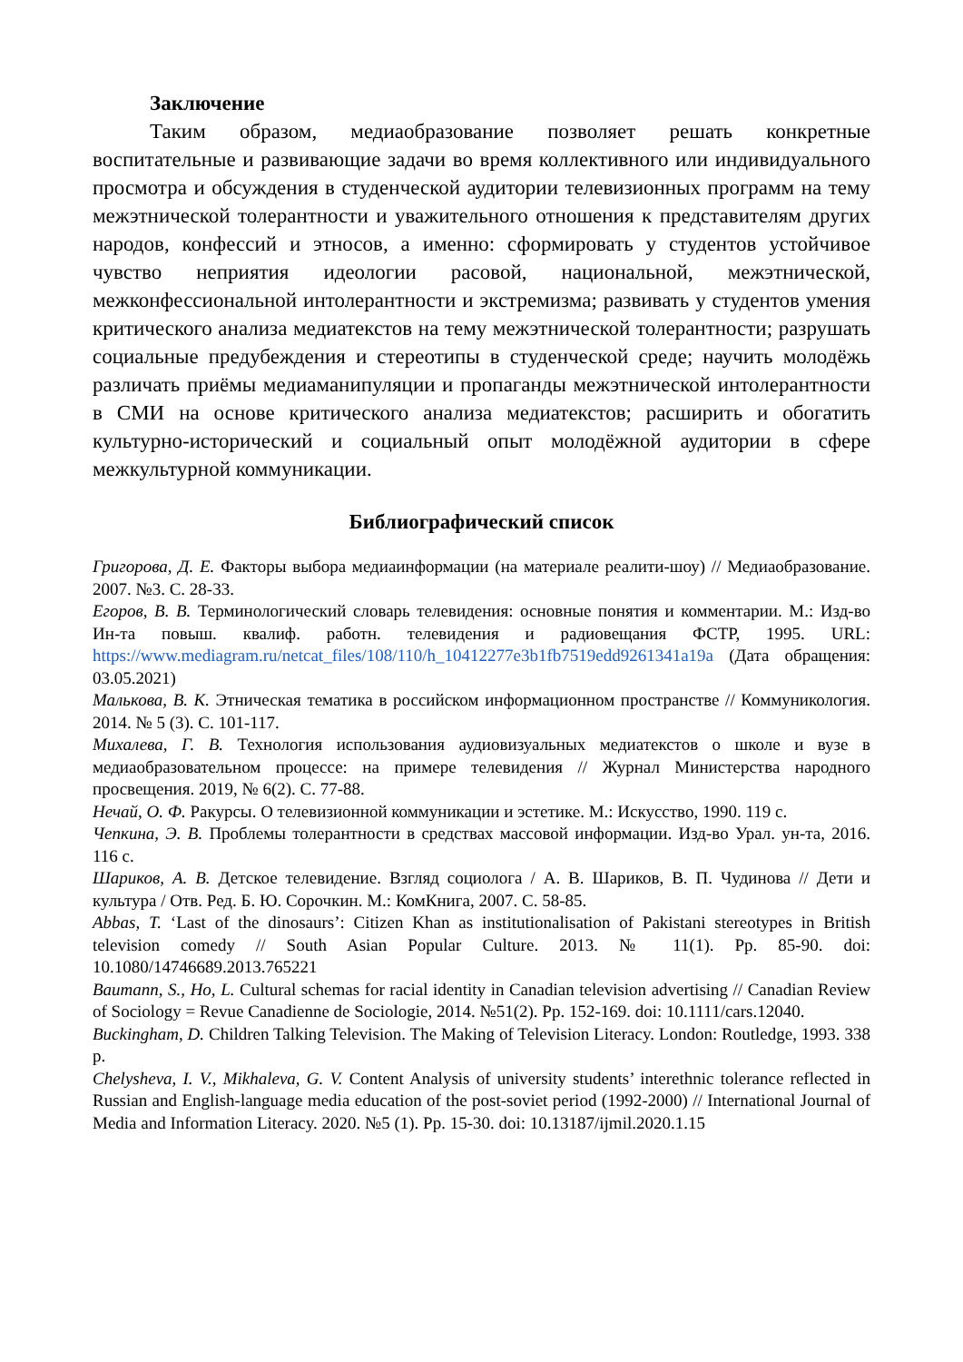Заключение
Таким образом, медиаобразование позволяет решать конкретные воспитательные и развивающие задачи во время коллективного или индивидуального просмотра и обсуждения в студенческой аудитории телевизионных программ на тему межэтнической толерантности и уважительного отношения к представителям других народов, конфессий и этносов, а именно: сформировать у студентов устойчивое чувство неприятия идеологии расовой, национальной, межэтнической, межконфессиональной интолерантности и экстремизма; развивать у студентов умения критического анализа медиатекстов на тему межэтнической толерантности; разрушать социальные предубеждения и стереотипы в студенческой среде; научить молодёжь различать приёмы медиаманипуляции и пропаганды межэтнической интолерантности в СМИ на основе критического анализа медиатекстов; расширить и обогатить культурно-исторический и социальный опыт молодёжной аудитории в сфере межкультурной коммуникации.
Библиографический список
Григорова, Д. Е. Факторы выбора медиаинформации (на материале реалити-шоу) // Медиаобразование. 2007. №3. С. 28-33.
Егоров, В. В. Терминологический словарь телевидения: основные понятия и комментарии. М.: Изд-во Ин-та повыш. квалиф. работн. телевидения и радиовещания ФСТР, 1995. URL: https://www.mediagram.ru/netcat_files/108/110/h_10412277e3b1fb7519edd9261341a19a (Дата обращения: 03.05.2021)
Малькова, В. К. Этническая тематика в российском информационном пространстве // Коммуникология. 2014. № 5 (3). С. 101-117.
Михалева, Г. В. Технология использования аудиовизуальных медиатекстов о школе и вузе в медиаобразовательном процессе: на примере телевидения // Журнал Министерства народного просвещения. 2019, № 6(2). С. 77-88.
Нечай, О. Ф. Ракурсы. О телевизионной коммуникации и эстетике. М.: Искусство, 1990. 119 с.
Чепкина, Э. В. Проблемы толерантности в средствах массовой информации. Изд-во Урал. ун-та, 2016. 116 с.
Шариков, А. В. Детское телевидение. Взгляд социолога / А. В. Шариков, В. П. Чудинова // Дети и культура / Отв. Ред. Б. Ю. Сорочкин. М.: КомКнига, 2007. С. 58-85.
Abbas, T. ‘Last of the dinosaurs’: Citizen Khan as institutionalisation of Pakistani stereotypes in British television comedy // South Asian Popular Culture. 2013. № 11(1). Pp. 85-90. doi: 10.1080/14746689.2013.765221
Baumann, S., Ho, L. Cultural schemas for racial identity in Canadian television advertising // Canadian Review of Sociology = Revue Canadienne de Sociologie, 2014. №51(2). Pp. 152-169. doi: 10.1111/cars.12040.
Buckingham, D. Children Talking Television. The Making of Television Literacy. London: Routledge, 1993. 338 p.
Chelysheva, I. V., Mikhaleva, G. V. Content Analysis of university students’ interethnic tolerance reflected in Russian and English-language media education of the post-soviet period (1992-2000) // International Journal of Media and Information Literacy. 2020. №5 (1). Pp. 15-30. doi: 10.13187/ijmil.2020.1.15